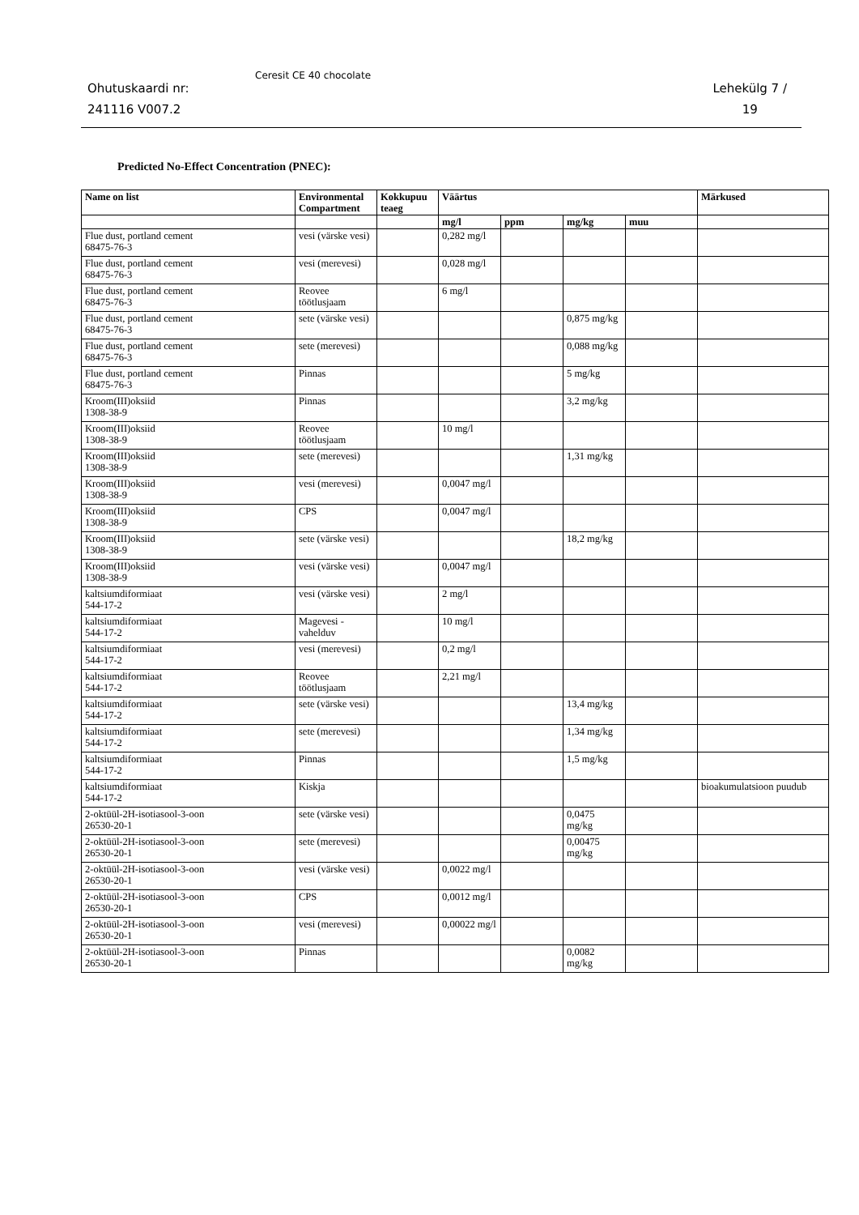Ohutuskaardi nr:
241116 V007.2
Ceresit CE 40 chocolate
Lehekülg 7 /
19
Predicted No-Effect Concentration (PNEC):
| Name on list | Environmental Compartment | Kokkupuu teaeg | Väärtus | | | | Märkused |
| --- | --- | --- | --- | --- | --- | --- | --- |
| | | | mg/l | ppm | mg/kg | muu | |
| Flue dust, portland cement 68475-76-3 | vesi (värske vesi) | | 0,282 mg/l | | | | |
| Flue dust, portland cement 68475-76-3 | vesi (merevesi) | | 0,028 mg/l | | | | |
| Flue dust, portland cement 68475-76-3 | Reovee töötlusjaam | | 6 mg/l | | | | |
| Flue dust, portland cement 68475-76-3 | sete (värske vesi) | | | | 0,875 mg/kg | | |
| Flue dust, portland cement 68475-76-3 | sete (merevesi) | | | | 0,088 mg/kg | | |
| Flue dust, portland cement 68475-76-3 | Pinnas | | | | 5 mg/kg | | |
| Kroom(III)oksiid 1308-38-9 | Pinnas | | | | 3,2 mg/kg | | |
| Kroom(III)oksiid 1308-38-9 | Reovee töötlusjaam | | 10 mg/l | | | | |
| Kroom(III)oksiid 1308-38-9 | sete (merevesi) | | | | 1,31 mg/kg | | |
| Kroom(III)oksiid 1308-38-9 | vesi (merevesi) | | 0,0047 mg/l | | | | |
| Kroom(III)oksiid 1308-38-9 | CPS | | 0,0047 mg/l | | | | |
| Kroom(III)oksiid 1308-38-9 | sete (värske vesi) | | | | 18,2 mg/kg | | |
| Kroom(III)oksiid 1308-38-9 | vesi (värske vesi) | | 0,0047 mg/l | | | | |
| kaltsiumdiformiaat 544-17-2 | vesi (värske vesi) | | 2 mg/l | | | | |
| kaltsiumdiformiaat 544-17-2 | Magevesi - vahelduv | | 10 mg/l | | | | |
| kaltsiumdiformiaat 544-17-2 | vesi (merevesi) | | 0,2 mg/l | | | | |
| kaltsiumdiformiaat 544-17-2 | Reovee töötlusjaam | | 2,21 mg/l | | | | |
| kaltsiumdiformiaat 544-17-2 | sete (värske vesi) | | | | 13,4 mg/kg | | |
| kaltsiumdiformiaat 544-17-2 | sete (merevesi) | | | | 1,34 mg/kg | | |
| kaltsiumdiformiaat 544-17-2 | Pinnas | | | | 1,5 mg/kg | | |
| kaltsiumdiformiaat 544-17-2 | Kiskja | | | | | | bioakumulatsioon puudub |
| 2-oktüül-2H-isotiasool-3-oon 26530-20-1 | sete (värske vesi) | | | | 0,0475 mg/kg | | |
| 2-oktüül-2H-isotiasool-3-oon 26530-20-1 | sete (merevesi) | | | | 0,00475 mg/kg | | |
| 2-oktüül-2H-isotiasool-3-oon 26530-20-1 | vesi (värske vesi) | | 0,0022 mg/l | | | | |
| 2-oktüül-2H-isotiasool-3-oon 26530-20-1 | CPS | | 0,0012 mg/l | | | | |
| 2-oktüül-2H-isotiasool-3-oon 26530-20-1 | vesi (merevesi) | | 0,00022 mg/l | | | | |
| 2-oktüül-2H-isotiasool-3-oon 26530-20-1 | Pinnas | | | | 0,0082 mg/kg | | |